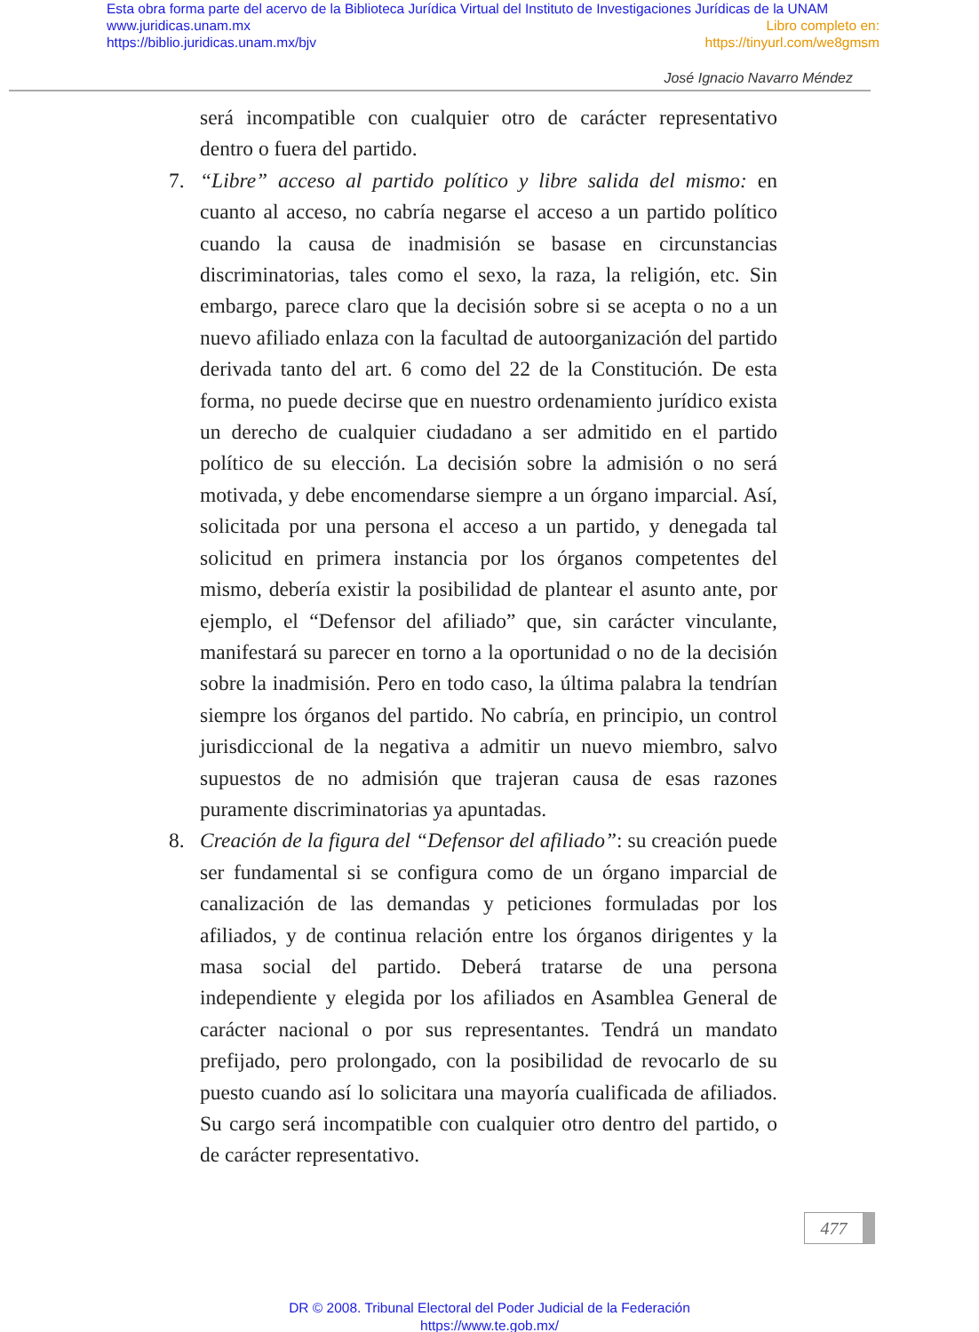Esta obra forma parte del acervo de la Biblioteca Jurídica Virtual del Instituto de Investigaciones Jurídicas de la UNAM
www.juridicas.unam.mx Libro completo en:
https://biblio.juridicas.unam.mx/bjv https://tinyurl.com/we8gmsm
José Ignacio Navarro Méndez
será incompatible con cualquier otro de carácter representativo dentro o fuera del partido.
7. “Libre” acceso al partido político y libre salida del mismo: en cuanto al acceso, no cabría negarse el acceso a un partido político cuando la causa de inadmisión se basase en circunstancias discriminatorias, tales como el sexo, la raza, la religión, etc. Sin embargo, parece claro que la decisión sobre si se acepta o no a un nuevo afiliado enlaza con la facultad de autoorganización del partido derivada tanto del art. 6 como del 22 de la Constitución. De esta forma, no puede decirse que en nuestro ordenamiento jurídico exista un derecho de cualquier ciudadano a ser admitido en el partido político de su elección. La decisión sobre la admisión o no será motivada, y debe encomendarse siempre a un órgano imparcial. Así, solicitada por una persona el acceso a un partido, y denegada tal solicitud en primera instancia por los órganos competentes del mismo, debería existir la posibilidad de plantear el asunto ante, por ejemplo, el “Defensor del afiliado” que, sin carácter vinculante, manifestará su parecer en torno a la oportunidad o no de la decisión sobre la inadmisión. Pero en todo caso, la última palabra la tendrían siempre los órganos del partido. No cabría, en principio, un control jurisdiccional de la negativa a admitir un nuevo miembro, salvo supuestos de no admisión que trajeran causa de esas razones puramente discriminatorias ya apuntadas.
8. Creación de la figura del “Defensor del afiliado”: su creación puede ser fundamental si se configura como de un órgano imparcial de canalización de las demandas y peticiones formuladas por los afiliados, y de continua relación entre los órganos dirigentes y la masa social del partido. Deberá tratarse de una persona independiente y elegida por los afiliados en Asamblea General de carácter nacional o por sus representantes. Tendrá un mandato prefijado, pero prolongado, con la posibilidad de revocarlo de su puesto cuando así lo solicitara una mayoría cualificada de afiliados. Su cargo será incompatible con cualquier otro dentro del partido, o de carácter representativo.
477
DR © 2008. Tribunal Electoral del Poder Judicial de la Federación
https://www.te.gob.mx/